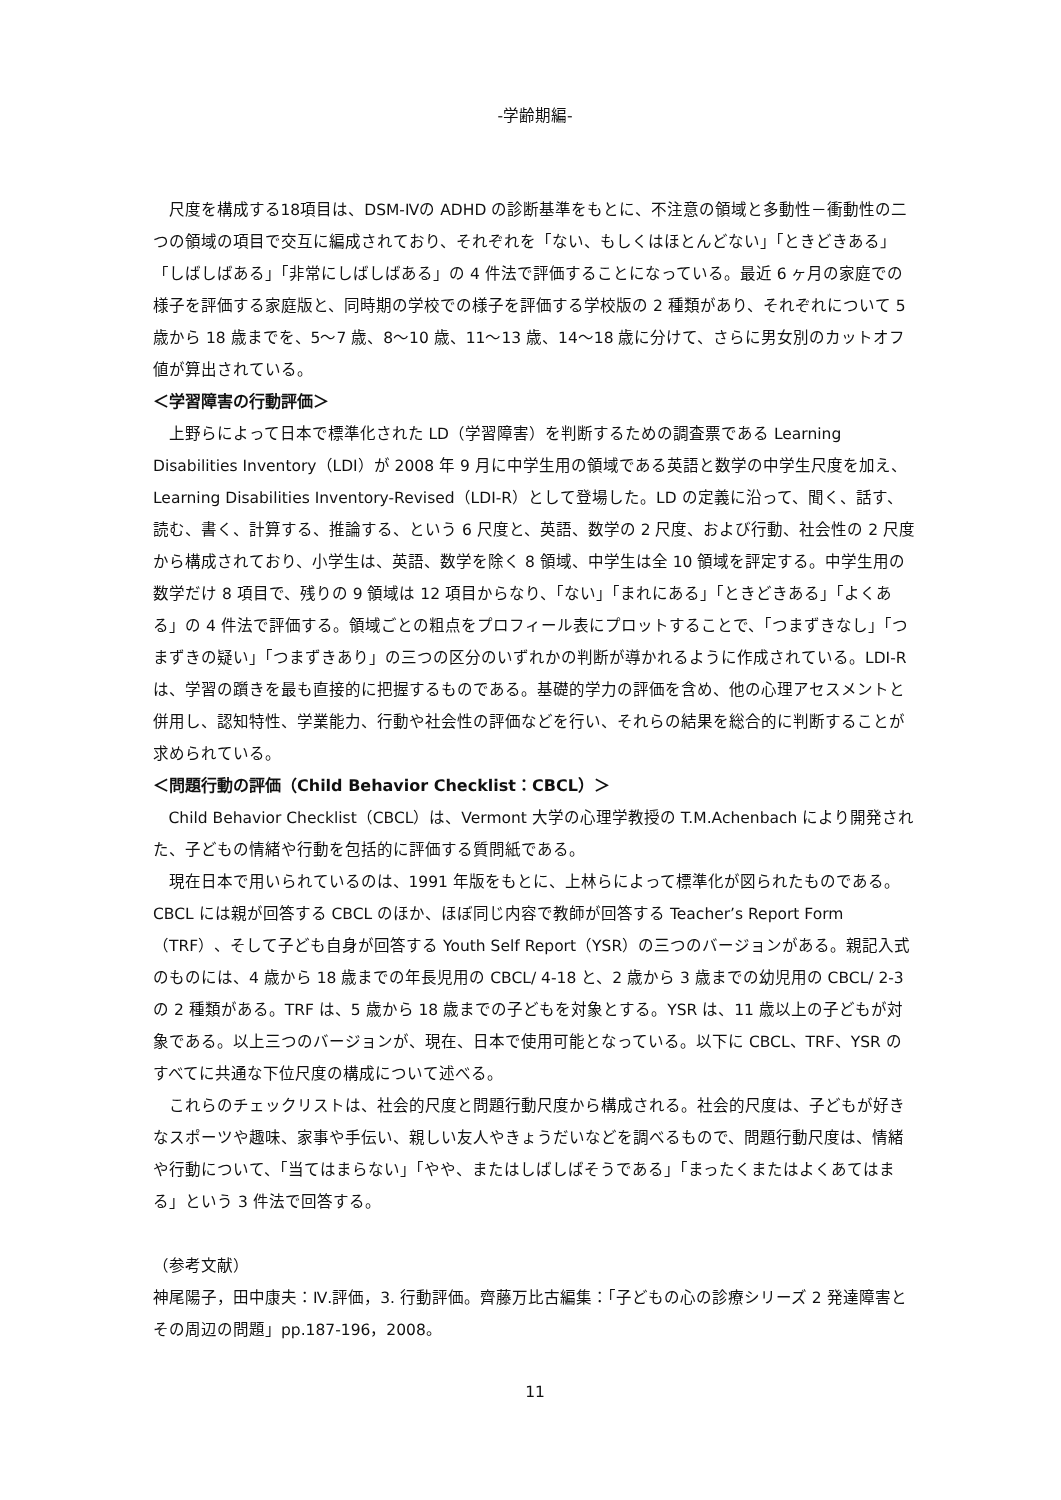-学齢期編-
尺度を構成する18項目は、DSM-Ⅳの ADHD の診断基準をもとに、不注意の領域と多動性－衝動性の二つの領域の項目で交互に編成されており、それぞれを「ない、もしくはほとんどない」「ときどきある」「しばしばある」「非常にしばしばある」の 4 件法で評価することになっている。最近 6 ヶ月の家庭での様子を評価する家庭版と、同時期の学校での様子を評価する学校版の 2 種類があり、それぞれについて 5 歳から 18 歳までを、5～7 歳、8～10 歳、11～13 歳、14～18 歳に分けて、さらに男女別のカットオフ値が算出されている。
＜学習障害の行動評価＞
上野らによって日本で標準化された LD（学習障害）を判断するための調査票である Learning Disabilities Inventory（LDI）が 2008 年 9 月に中学生用の領域である英語と数学の中学生尺度を加え、Learning Disabilities Inventory-Revised（LDI-R）として登場した。LD の定義に沿って、聞く、話す、読む、書く、計算する、推論する、という 6 尺度と、英語、数学の 2 尺度、および行動、社会性の 2 尺度から構成されており、小学生は、英語、数学を除く 8 領域、中学生は全 10 領域を評定する。中学生用の数学だけ 8 項目で、残りの 9 領域は 12 項目からなり、「ない」「まれにある」「ときどきある」「よくある」の 4 件法で評価する。領域ごとの粗点をプロフィール表にプロットすることで、「つまずきなし」「つまずきの疑い」「つまずきあり」の三つの区分のいずれかの判断が導かれるように作成されている。LDI-R は、学習の躓きを最も直接的に把握するものである。基礎的学力の評価を含め、他の心理アセスメントと併用し、認知特性、学業能力、行動や社会性の評価などを行い、それらの結果を総合的に判断することが求められている。
＜問題行動の評価（Child Behavior Checklist：CBCL）＞
Child Behavior Checklist（CBCL）は、Vermont 大学の心理学教授の T.M.Achenbach により開発された、子どもの情緒や行動を包括的に評価する質問紙である。
現在日本で用いられているのは、1991 年版をもとに、上林らによって標準化が図られたものである。CBCL には親が回答する CBCL のほか、ほぼ同じ内容で教師が回答する Teacher’s Report Form（TRF）、そして子ども自身が回答する Youth Self Report（YSR）の三つのバージョンがある。親記入式のものには、4 歳から 18 歳までの年長児用の CBCL/ 4-18 と、2 歳から 3 歳までの幼児用の CBCL/ 2-3 の 2 種類がある。TRF は、5 歳から 18 歳までの子どもを対象とする。YSR は、11 歳以上の子どもが対象である。以上三つのバージョンが、現在、日本で使用可能となっている。以下に CBCL、TRF、YSR のすべてに共通な下位尺度の構成について述べる。
これらのチェックリストは、社会的尺度と問題行動尺度から構成される。社会的尺度は、子どもが好きなスポーツや趣味、家事や手伝い、親しい友人やきょうだいなどを調べるもので、問題行動尺度は、情緒や行動について、「当てはまらない」「やや、またはしばしばそうである」「まったくまたはよくあてはまる」という 3 件法で回答する。
（参考文献）
神尾陽子，田中康夫：Ⅳ.評価，3. 行動評価。齊藤万比古編集：「子どもの心の診療シリーズ 2 発達障害とその周辺の問題」pp.187-196，2008。
11